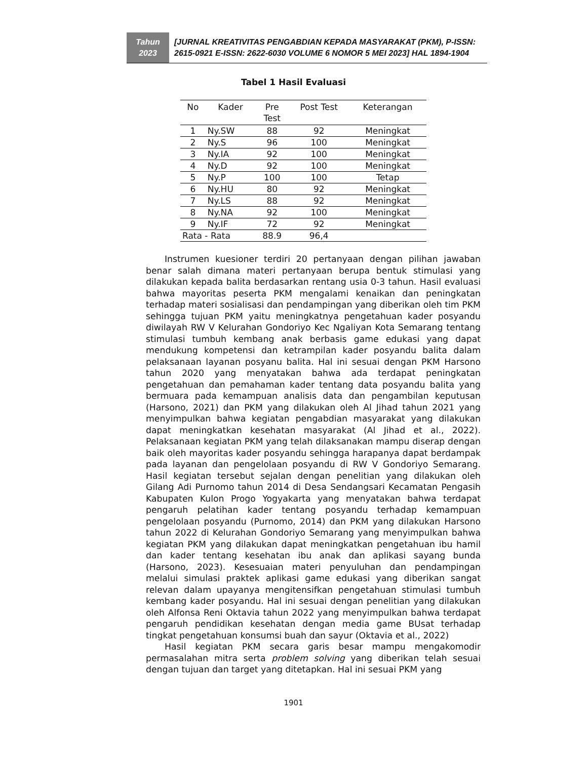Tahun
2023
[JURNAL KREATIVITAS PENGABDIAN KEPADA MASYARAKAT (PKM), P-ISSN: 2615-0921 E-ISSN: 2622-6030 VOLUME 6 NOMOR 5 MEI 2023] HAL 1894-1904
Tabel 1 Hasil Evaluasi
| No | Kader | Pre Test | Post Test | Keterangan |
| --- | --- | --- | --- | --- |
| 1 | Ny.SW | 88 | 92 | Meningkat |
| 2 | Ny.S | 96 | 100 | Meningkat |
| 3 | Ny.IA | 92 | 100 | Meningkat |
| 4 | Ny.D | 92 | 100 | Meningkat |
| 5 | Ny.P | 100 | 100 | Tetap |
| 6 | Ny.HU | 80 | 92 | Meningkat |
| 7 | Ny.LS | 88 | 92 | Meningkat |
| 8 | Ny.NA | 92 | 100 | Meningkat |
| 9 | Ny.IF | 72 | 92 | Meningkat |
| Rata - Rata | | 88.9 | 96,4 | |
Instrumen kuesioner terdiri 20 pertanyaan dengan pilihan jawaban benar salah dimana materi pertanyaan berupa bentuk stimulasi yang dilakukan kepada balita berdasarkan rentang usia 0-3 tahun. Hasil evaluasi bahwa mayoritas peserta PKM mengalami kenaikan dan peningkatan terhadap materi sosialisasi dan pendampingan yang diberikan oleh tim PKM sehingga tujuan PKM yaitu meningkatnya pengetahuan kader posyandu diwilayah RW V Kelurahan Gondoriyo Kec Ngaliyan Kota Semarang tentang stimulasi tumbuh kembang anak berbasis game edukasi yang dapat mendukung kompetensi dan ketrampilan kader posyandu balita dalam pelaksanaan layanan posyanu balita. Hal ini sesuai dengan PKM Harsono tahun 2020 yang menyatakan bahwa ada terdapat peningkatan pengetahuan dan pemahaman kader tentang data posyandu balita yang bermuara pada kemampuan analisis data dan pengambilan keputusan (Harsono, 2021) dan PKM yang dilakukan oleh Al Jihad tahun 2021 yang menyimpulkan bahwa kegiatan pengabdian masyarakat yang dilakukan dapat meningkatkan kesehatan masyarakat (Al Jihad et al., 2022). Pelaksanaan kegiatan PKM yang telah dilaksanakan mampu diserap dengan baik oleh mayoritas kader posyandu sehingga harapanya dapat berdampak pada layanan dan pengelolaan posyandu di RW V Gondoriyo Semarang. Hasil kegiatan tersebut sejalan dengan penelitian yang dilakukan oleh Gilang Adi Purnomo tahun 2014 di Desa Sendangsari Kecamatan Pengasih Kabupaten Kulon Progo Yogyakarta yang menyatakan bahwa terdapat pengaruh pelatihan kader tentang posyandu terhadap kemampuan pengelolaan posyandu (Purnomo, 2014) dan PKM yang dilakukan Harsono tahun 2022 di Kelurahan Gondoriyo Semarang yang menyimpulkan bahwa kegiatan PKM yang dilakukan dapat meningkatkan pengetahuan ibu hamil dan kader tentang kesehatan ibu anak dan aplikasi sayang bunda (Harsono, 2023). Kesesuaian materi penyuluhan dan pendampingan melalui simulasi praktek aplikasi game edukasi yang diberikan sangat relevan dalam upayanya mengitensifkan pengetahuan stimulasi tumbuh kembang kader posyandu. Hal ini sesuai dengan penelitian yang dilakukan oleh Alfonsa Reni Oktavia tahun 2022 yang menyimpulkan bahwa terdapat pengaruh pendidikan kesehatan dengan media game BUsat terhadap tingkat pengetahuan konsumsi buah dan sayur (Oktavia et al., 2022)
Hasil kegiatan PKM secara garis besar mampu mengakomodir permasalahan mitra serta problem solving yang diberikan telah sesuai dengan tujuan dan target yang ditetapkan. Hal ini sesuai PKM yang
1901